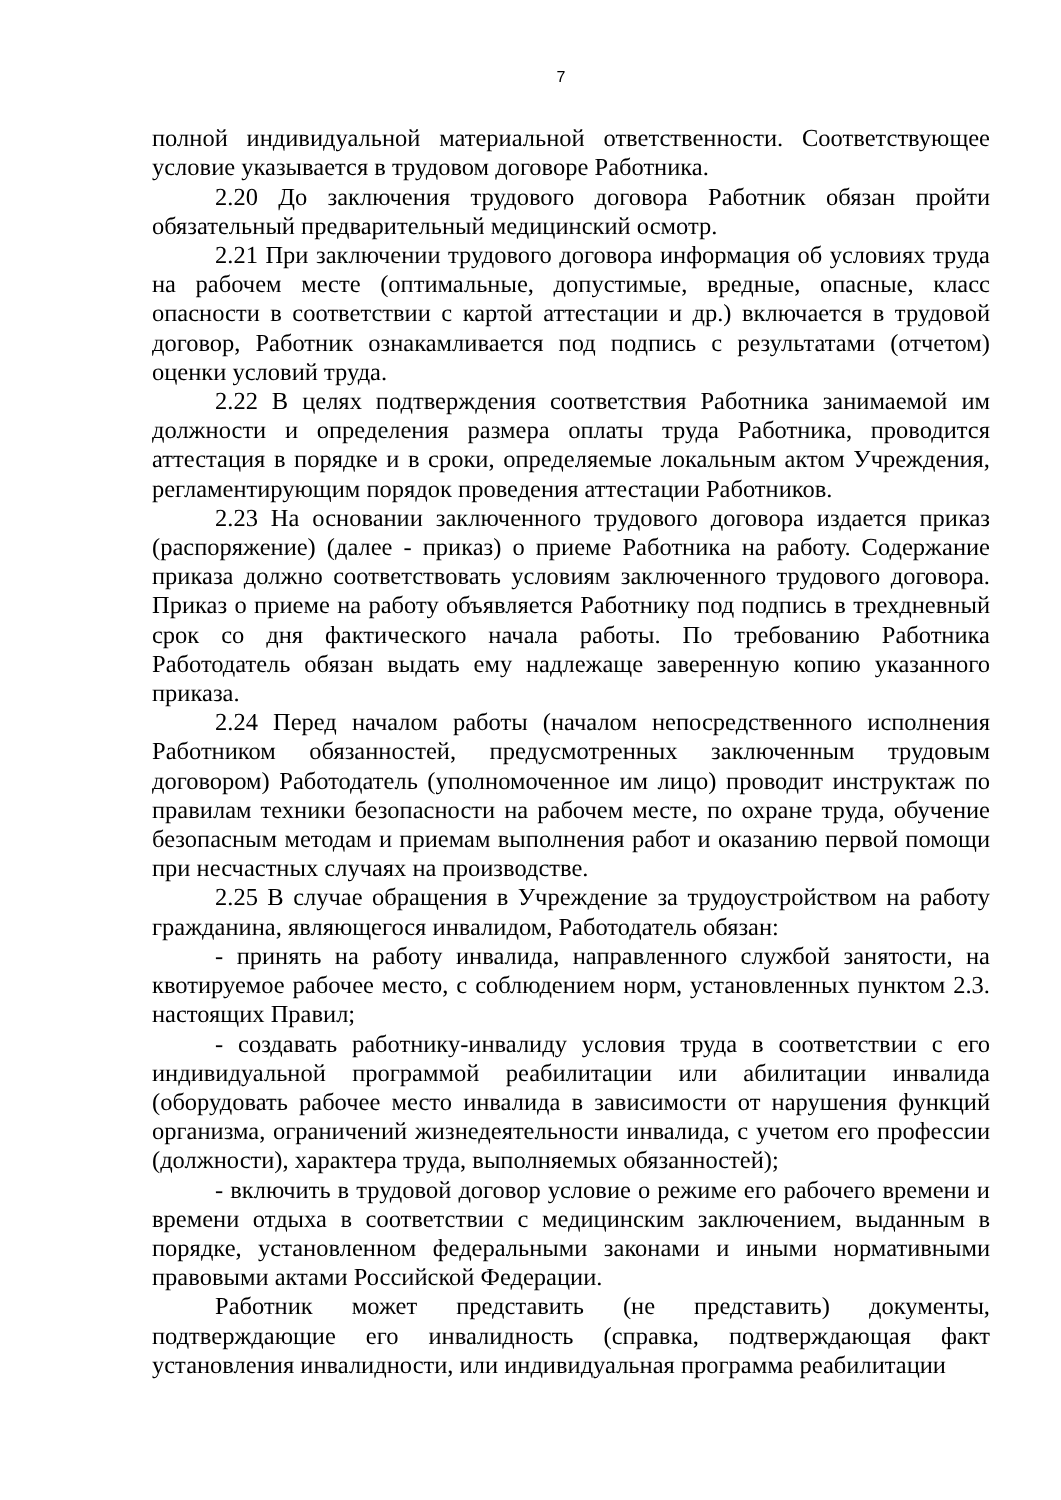7
полной индивидуальной материальной ответственности. Соответствующее условие указывается в трудовом договоре Работника.
2.20 До заключения трудового договора Работник обязан пройти обязательный предварительный медицинский осмотр.
2.21 При заключении трудового договора информация об условиях труда на рабочем месте (оптимальные, допустимые, вредные, опасные, класс опасности в соответствии с картой аттестации и др.) включается в трудовой договор, Работник ознакамливается под подпись с результатами (отчетом) оценки условий труда.
2.22 В целях подтверждения соответствия Работника занимаемой им должности и определения размера оплаты труда Работника, проводится аттестация в порядке и в сроки, определяемые локальным актом Учреждения, регламентирующим порядок проведения аттестации Работников.
2.23 На основании заключенного трудового договора издается приказ (распоряжение) (далее - приказ) о приеме Работника на работу. Содержание приказа должно соответствовать условиям заключенного трудового договора. Приказ о приеме на работу объявляется Работнику под подпись в трехдневный срок со дня фактического начала работы. По требованию Работника Работодатель обязан выдать ему надлежаще заверенную копию указанного приказа.
2.24 Перед началом работы (началом непосредственного исполнения Работником обязанностей, предусмотренных заключенным трудовым договором) Работодатель (уполномоченное им лицо) проводит инструктаж по правилам техники безопасности на рабочем месте, по охране труда, обучение безопасным методам и приемам выполнения работ и оказанию первой помощи при несчастных случаях на производстве.
2.25 В случае обращения в Учреждение за трудоустройством на работу гражданина, являющегося инвалидом, Работодатель обязан:
- принять на работу инвалида, направленного службой занятости, на квотируемое рабочее место, с соблюдением норм, установленных пунктом 2.3. настоящих Правил;
- создавать работнику-инвалиду условия труда в соответствии с его индивидуальной программой реабилитации или абилитации инвалида (оборудовать рабочее место инвалида в зависимости от нарушения функций организма, ограничений жизнедеятельности инвалида, с учетом его профессии (должности), характера труда, выполняемых обязанностей);
- включить в трудовой договор условие о режиме его рабочего времени и времени отдыха в соответствии с медицинским заключением, выданным в порядке, установленном федеральными законами и иными нормативными правовыми актами Российской Федерации.
Работник может представить (не представить) документы, подтверждающие его инвалидность (справка, подтверждающая факт установления инвалидности, или индивидуальная программа реабилитации